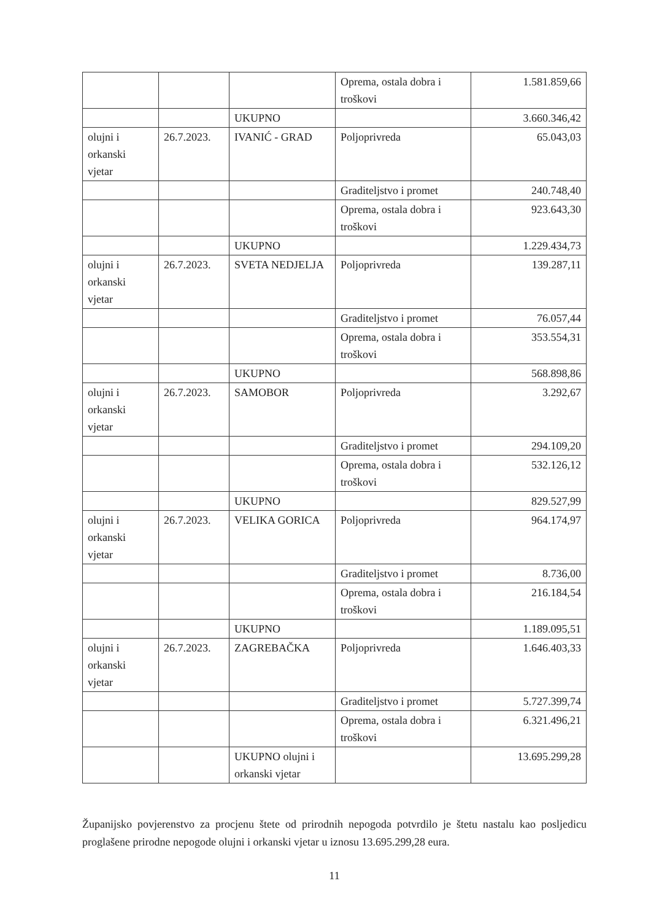| | | | Oprema, ostala dobra i troškovi | 1.581.859,66 |
| | | UKUPNO | | 3.660.346,42 |
| olujni i orkanski vjetar | 26.7.2023. | IVANIĆ - GRAD | Poljoprivreda | 65.043,03 |
| | | | Graditeljstvo i promet | 240.748,40 |
| | | | Oprema, ostala dobra i troškovi | 923.643,30 |
| | | UKUPNO | | 1.229.434,73 |
| olujni i orkanski vjetar | 26.7.2023. | SVETA NEDJELJA | Poljoprivreda | 139.287,11 |
| | | | Graditeljstvo i promet | 76.057,44 |
| | | | Oprema, ostala dobra i troškovi | 353.554,31 |
| | | UKUPNO | | 568.898,86 |
| olujni i orkanski vjetar | 26.7.2023. | SAMOBOR | Poljoprivreda | 3.292,67 |
| | | | Graditeljstvo i promet | 294.109,20 |
| | | | Oprema, ostala dobra i troškovi | 532.126,12 |
| | | UKUPNO | | 829.527,99 |
| olujni i orkanski vjetar | 26.7.2023. | VELIKA GORICA | Poljoprivreda | 964.174,97 |
| | | | Graditeljstvo i promet | 8.736,00 |
| | | | Oprema, ostala dobra i troškovi | 216.184,54 |
| | | UKUPNO | | 1.189.095,51 |
| olujni i orkanski vjetar | 26.7.2023. | ZAGREBAČKA | Poljoprivreda | 1.646.403,33 |
| | | | Graditeljstvo i promet | 5.727.399,74 |
| | | | Oprema, ostala dobra i troškovi | 6.321.496,21 |
| | | UKUPNO olujni i orkanski vjetar | | 13.695.299,28 |
Županijsko povjerenstvo za procjenu štete od prirodnih nepogoda potvrdilo je štetu nastalu kao posljedicu proglašene prirodne nepogode olujni i orkanski vjetar u iznosu 13.695.299,28 eura.
11